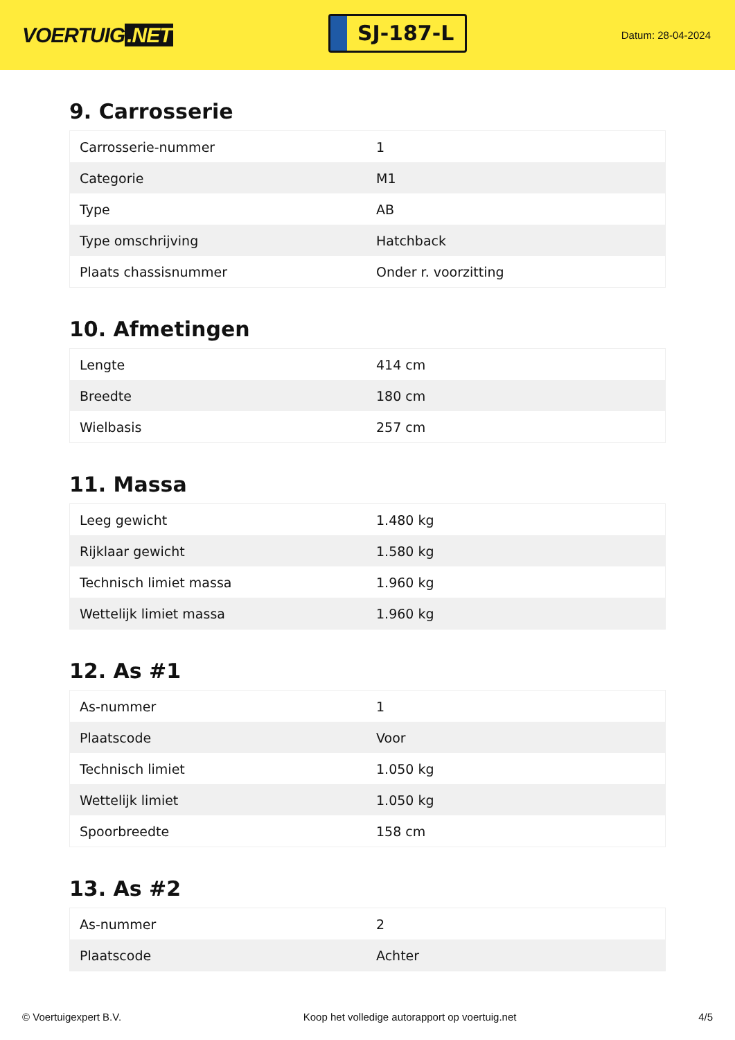VOERTUIG.NET
SJ-187-L
Datum: 28-04-2024
9. Carrosserie
| Carrosserie-nummer | 1 |
| Categorie | M1 |
| Type | AB |
| Type omschrijving | Hatchback |
| Plaats chassisnummer | Onder r. voorzitting |
10. Afmetingen
| Lengte | 414 cm |
| Breedte | 180 cm |
| Wielbasis | 257 cm |
11. Massa
| Leeg gewicht | 1.480 kg |
| Rijklaar gewicht | 1.580 kg |
| Technisch limiet massa | 1.960 kg |
| Wettelijk limiet massa | 1.960 kg |
12. As #1
| As-nummer | 1 |
| Plaatscode | Voor |
| Technisch limiet | 1.050 kg |
| Wettelijk limiet | 1.050 kg |
| Spoorbreedte | 158 cm |
13. As #2
| As-nummer | 2 |
| Plaatscode | Achter |
© Voertuigexpert B.V. Koop het volledige autorapport op voertuig.net 4/5